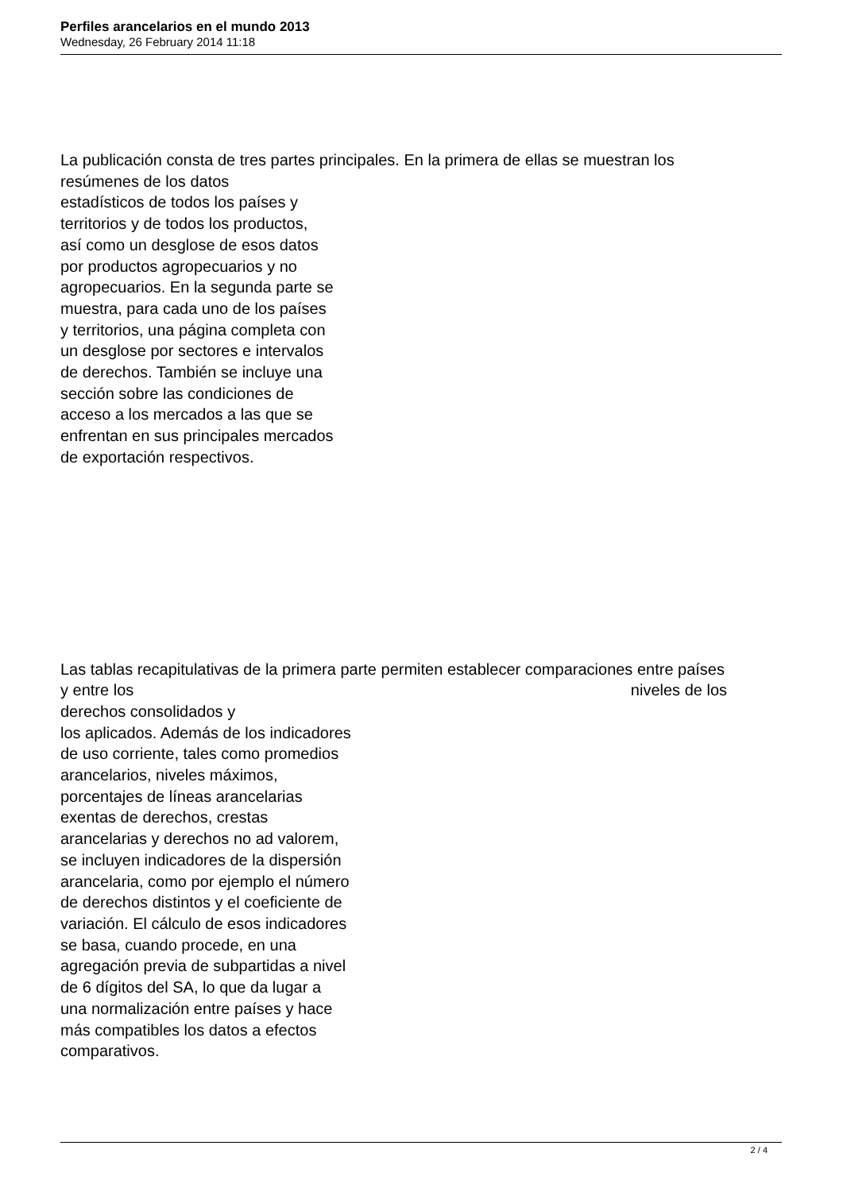Perfiles arancelarios en el mundo 2013
Wednesday, 26 February 2014 11:18
La publicación consta de tres partes principales. En la primera de ellas se muestran los
resúmenes de los datos
estadísticos de todos los países y
territorios y de todos los productos,
así como un desglose de esos datos
por productos agropecuarios y no
agropecuarios. En la segunda parte se
muestra, para cada uno de los países
y territorios, una página completa con
un desglose por sectores e intervalos
de derechos. También se incluye una
sección sobre las condiciones de
acceso a los mercados a las que se
enfrentan en sus principales mercados
de exportación respectivos.
Las tablas recapitulativas de la primera parte permiten establecer comparaciones entre países
y entre los niveles de los
derechos consolidados y
los aplicados. Además de los indicadores
de uso corriente, tales como promedios
arancelarios, niveles máximos,
porcentajes de líneas arancelarias
exentas de derechos, crestas
arancelarias y derechos no ad valorem,
se incluyen indicadores de la dispersión
arancelaria, como por ejemplo el número
de derechos distintos y el coeficiente de
variación. El cálculo de esos indicadores
se basa, cuando procede, en una
agregación previa de subpartidas a nivel
de 6 dígitos del SA, lo que da lugar a
una normalización entre países y hace
más compatibles los datos a efectos
comparativos.
2 / 4